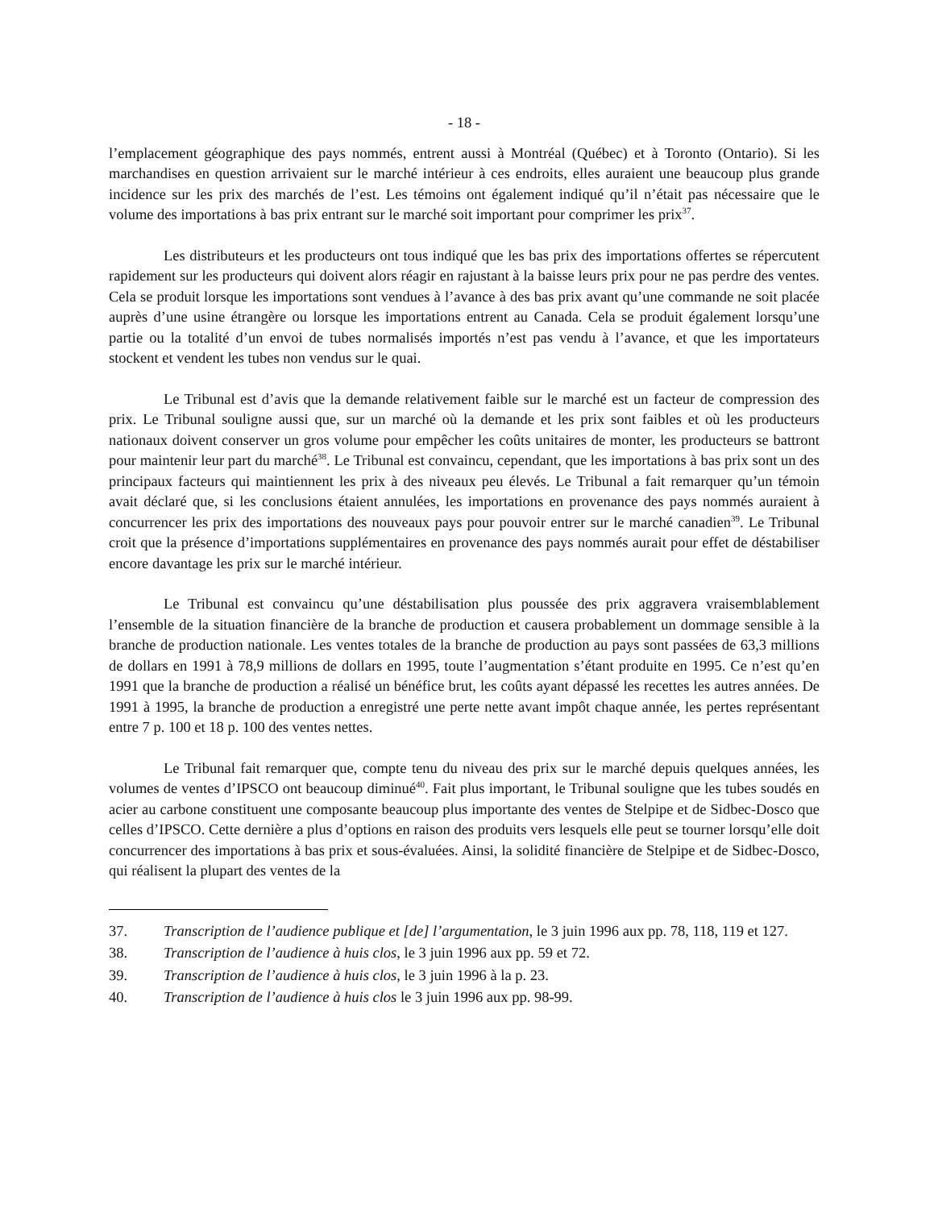- 18 -
l’emplacement géographique des pays nommés, entrent aussi à Montréal (Québec) et à Toronto (Ontario). Si les marchandises en question arrivaient sur le marché intérieur à ces endroits, elles auraient une beaucoup plus grande incidence sur les prix des marchés de l’est. Les témoins ont également indiqué qu’il n’était pas nécessaire que le volume des importations à bas prix entrant sur le marché soit important pour comprimer les prix<sup>37</sup>.
Les distributeurs et les producteurs ont tous indiqué que les bas prix des importations offertes se répercutent rapidement sur les producteurs qui doivent alors réagir en rajustant à la baisse leurs prix pour ne pas perdre des ventes. Cela se produit lorsque les importations sont vendues à l’avance à des bas prix avant qu’une commande ne soit placée auprès d’une usine étrangère ou lorsque les importations entrent au Canada. Cela se produit également lorsqu’une partie ou la totalité d’un envoi de tubes normalisés importés n’est pas vendu à l’avance, et que les importateurs stockent et vendent les tubes non vendus sur le quai.
Le Tribunal est d’avis que la demande relativement faible sur le marché est un facteur de compression des prix. Le Tribunal souligne aussi que, sur un marché où la demande et les prix sont faibles et où les producteurs nationaux doivent conserver un gros volume pour empêcher les coûts unitaires de monter, les producteurs se battront pour maintenir leur part du marché<sup>38</sup>. Le Tribunal est convaincu, cependant, que les importations à bas prix sont un des principaux facteurs qui maintiennent les prix à des niveaux peu élevés. Le Tribunal a fait remarquer qu’un témoin avait déclaré que, si les conclusions étaient annulées, les importations en provenance des pays nommés auraient à concurrencer les prix des importations des nouveaux pays pour pouvoir entrer sur le marché canadien<sup>39</sup>. Le Tribunal croit que la présence d’importations supplémentaires en provenance des pays nommés aurait pour effet de déstabiliser encore davantage les prix sur le marché intérieur.
Le Tribunal est convaincu qu’une déstabilisation plus poussée des prix aggravera vraisemblablement l’ensemble de la situation financière de la branche de production et causera probablement un dommage sensible à la branche de production nationale. Les ventes totales de la branche de production au pays sont passées de 63,3 millions de dollars en 1991 à 78,9 millions de dollars en 1995, toute l’augmentation s’étant produite en 1995. Ce n’est qu’en 1991 que la branche de production a réalisé un bénéfice brut, les coûts ayant dépassé les recettes les autres années. De 1991 à 1995, la branche de production a enregistré une perte nette avant impôt chaque année, les pertes représentant entre 7 p. 100 et 18 p. 100 des ventes nettes.
Le Tribunal fait remarquer que, compte tenu du niveau des prix sur le marché depuis quelques années, les volumes de ventes d’IPSCO ont beaucoup diminué<sup>40</sup>. Fait plus important, le Tribunal souligne que les tubes soudés en acier au carbone constituent une composante beaucoup plus importante des ventes de Stelpipe et de Sidbec-Dosco que celles d’IPSCO. Cette dernière a plus d’options en raison des produits vers lesquels elle peut se tourner lorsqu’elle doit concurrencer des importations à bas prix et sous-évaluées. Ainsi, la solidité financière de Stelpipe et de Sidbec-Dosco, qui réalisent la plupart des ventes de la
37. Transcription de l’audience publique et [de] l’argumentation, le 3 juin 1996 aux pp. 78, 118, 119 et 127.
38. Transcription de l’audience à huis clos, le 3 juin 1996 aux pp. 59 et 72.
39. Transcription de l’audience à huis clos, le 3 juin 1996 à la p. 23.
40. Transcription de l’audience à huis clos le 3 juin 1996 aux pp. 98-99.